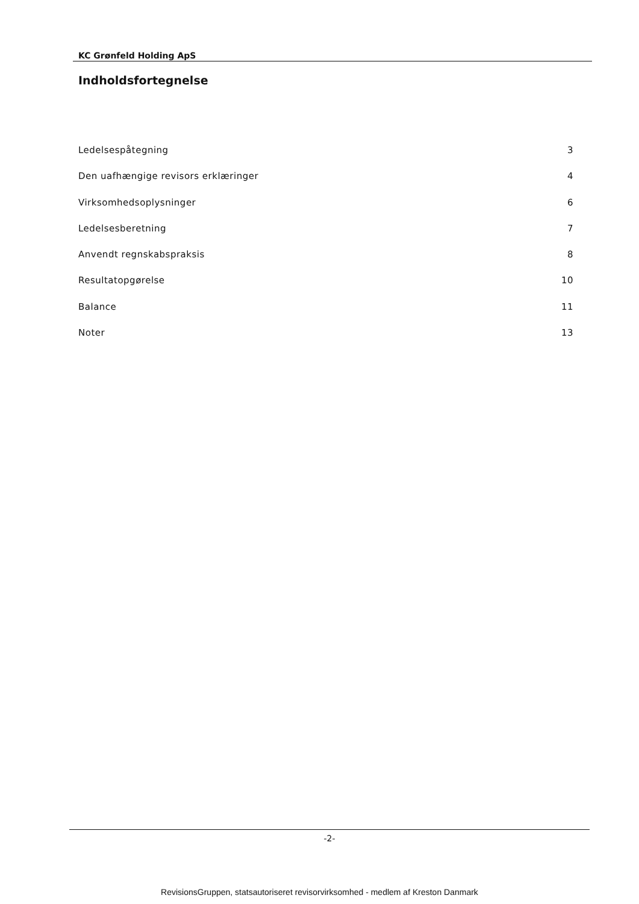KC Grønfeld Holding ApS
Indholdsfortegnelse
Ledelsespåtegning 3
Den uafhængige revisors erklæringer 4
Virksomhedsoplysninger 6
Ledelsesberetning 7
Anvendt regnskabspraksis 8
Resultatopgørelse 10
Balance 11
Noter 13
-2-
RevisionsGruppen, statsautoriseret revisorvirksomhed - medlem af Kreston Danmark